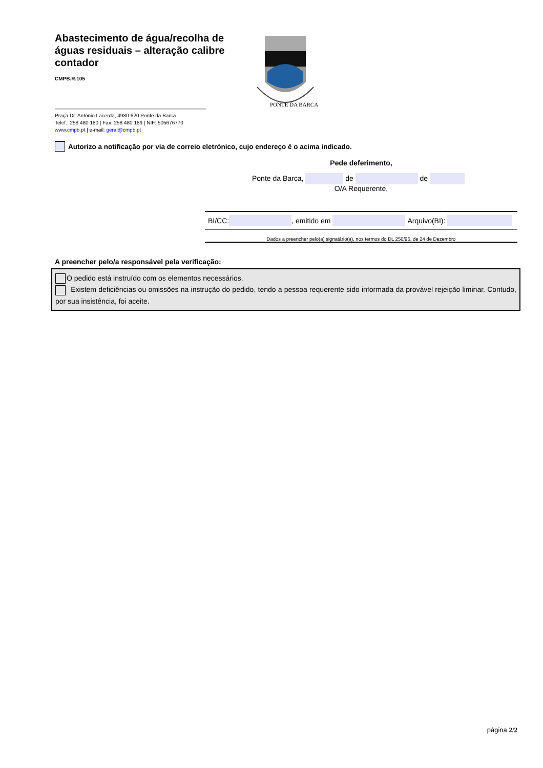Abastecimento de água/recolha de águas residuais – alteração calibre contador
CMPB.R.105
PONTE DA BARCA
Praça Dr. António Lacerda, 4980-620 Ponte da Barca
Telef.: 258 480 180 | Fax: 258 480 189 | NIF: 505676770
www.cmpb.pt | e-mail: geral@cmpb.pt
Autorizo a notificação por via de correio eletrónico, cujo endereço é o acima indicado.
Pede deferimento,
Ponte da Barca, de de
O/A Requerente,
BI/CC: , emitido em Arquivo(BI):
Dados a preencher pelo(a) signatário(a), nos termos do DL 250/96, de 24 de Dezembro
A preencher pelo/a responsável pela verificação:
O pedido está instruído com os elementos necessários.
Existem deficiências ou omissões na instrução do pedido, tendo a pessoa requerente sido informada da provável rejeição liminar. Contudo, por sua insistência, foi aceite.
página 2/2